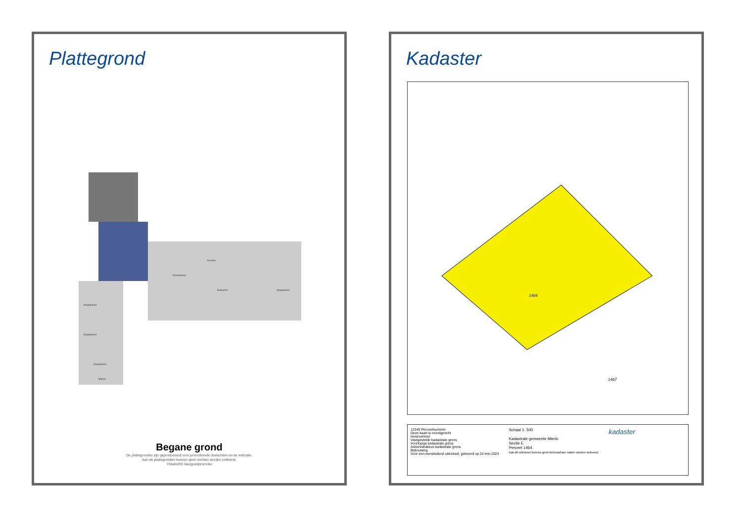Plattegrond
Keuken
Woonkamer
Eetkamer
Slaapkamer
Slaapkamer
Slaapkamer
Slaapkamer
Balkon
Begane grond
De plattegronden zijn geproduceerd voor promotionele doeleinden en ter indicatie.
Aan de plattegronden kunnen geen rechten worden ontleend.
©MaKeRS Vastgoedpromotie
Kadaster
1464
1467
12345 Perceelnummer
Deze kaart is noordgericht
Huisnummer
Vastgestelde kadastrale grens
Voorlopige kadastrale grens
Administratieve kadastrale grens
Bebouwing
Voor een eensluidend uittreksel, geleverd op 24 mei 2023
Schaal 1: 500
Kadastrale gemeente Mierlo
Sectie E
Perceel 1464
Aan dit uittreksel kunnen geen betrouwbare maten worden ontleend.
kadaster